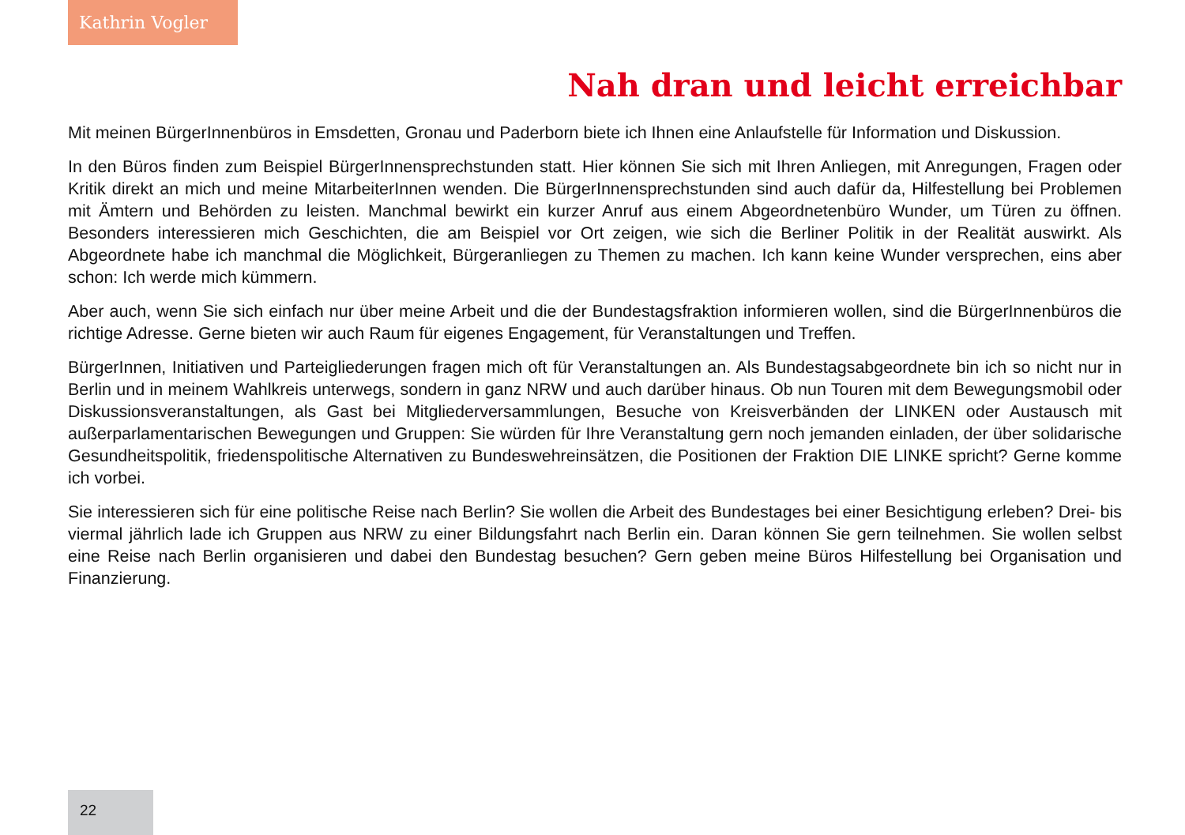Kathrin Vogler
Nah dran und leicht erreichbar
Mit meinen BürgerInnenbüros in Emsdetten, Gronau und Paderborn biete ich Ihnen eine Anlaufstelle für Information und Diskussion.
In den Büros finden zum Beispiel BürgerInnensprechstunden statt. Hier können Sie sich mit Ihren Anliegen, mit Anregungen, Fragen oder Kritik direkt an mich und meine MitarbeiterInnen wenden. Die BürgerInnensprechstunden sind auch dafür da, Hilfestellung bei Problemen mit Ämtern und Behörden zu leisten. Manchmal bewirkt ein kurzer Anruf aus einem Abgeordnetenbüro Wunder, um Türen zu öffnen. Besonders interessieren mich Geschichten, die am Beispiel vor Ort zeigen, wie sich die Berliner Politik in der Realität auswirkt. Als Abgeordnete habe ich manchmal die Möglichkeit, Bürgeranliegen zu Themen zu machen. Ich kann keine Wunder versprechen, eins aber schon: Ich werde mich kümmern.
Aber auch, wenn Sie sich einfach nur über meine Arbeit und die der Bundestagsfraktion informieren wollen, sind die BürgerInnenbüros die richtige Adresse. Gerne bieten wir auch Raum für eigenes Engagement, für Veranstaltungen und Treffen.
BürgerInnen, Initiativen und Parteigliederungen fragen mich oft für Veranstaltungen an. Als Bundestagsabgeordnete bin ich so nicht nur in Berlin und in meinem Wahlkreis unterwegs, sondern in ganz NRW und auch darüber hinaus. Ob nun Touren mit dem Bewegungsmobil oder Diskussionsveranstaltungen, als Gast bei Mitgliederversammlungen, Besuche von Kreisverbänden der LINKEN oder Austausch mit außerparlamentarischen Bewegungen und Gruppen: Sie würden für Ihre Veranstaltung gern noch jemanden einladen, der über solidarische Gesundheitspolitik, friedenspolitische Alternativen zu Bundeswehreinsätzen, die Positionen der Fraktion DIE LINKE spricht? Gerne komme ich vorbei.
Sie interessieren sich für eine politische Reise nach Berlin? Sie wollen die Arbeit des Bundestages bei einer Besichtigung erleben? Drei- bis viermal jährlich lade ich Gruppen aus NRW zu einer Bildungsfahrt nach Berlin ein. Daran können Sie gern teilnehmen. Sie wollen selbst eine Reise nach Berlin organisieren und dabei den Bundestag besuchen? Gern geben meine Büros Hilfestellung bei Organisation und Finanzierung.
22